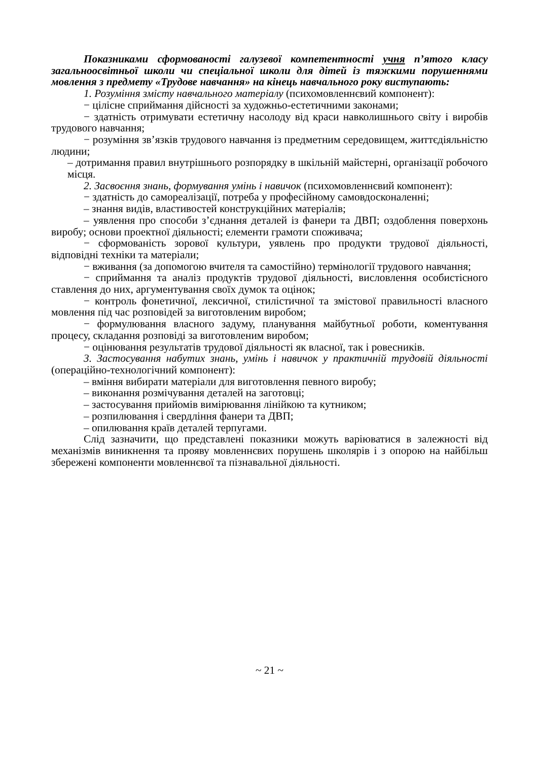Показниками сформованості галузевої компетентності учня п’ятого класу загальноосвітньої школи чи спеціальної школи для дітей із тяжкими порушеннями мовлення з предмету «Трудове навчання» на кінець навчального року виступають:
1. Розуміння змісту навчального матеріалу (психомовленнєвий компонент):
− цілісне сприймання дійсності за художньо-естетичними законами;
− здатність отримувати естетичну насолоду від краси навколишнього світу і виробів трудового навчання;
− розуміння зв’язків трудового навчання із предметним середовищем, життєдіяльністю людини;
– дотримання правил внутрішнього розпорядку в шкільній майстерні, організації робочого місця.
2. Засвоєння знань, формування умінь і навичок (психомовленнєвий компонент):
− здатність до самореалізації, потреба у професійному самовдосконаленні;
– знання видів, властивостей конструкційних матеріалів;
– уявлення про способи з’єднання деталей із фанери та ДВП; оздоблення поверхонь виробу; основи проектної діяльності; елементи грамоти споживача;
− сформованість зорової культури, уявлень про продукти трудової діяльності, відповідні техніки та матеріали;
− вживання (за допомогою вчителя та самостійно) термінології трудового навчання;
− сприймання та аналіз продуктів трудової діяльності, висловлення особистісного ставлення до них, аргументування своїх думок та оцінок;
− контроль фонетичної, лексичної, стилістичної та змістової правильності власного мовлення під час розповідей за виготовленим виробом;
− формулювання власного задуму, планування майбутньої роботи, коментування процесу, складання розповіді за виготовленим виробом;
− оцінювання результатів трудової діяльності як власної, так і ровесників.
3. Застосування набутих знань, умінь і навичок у практичній трудовій діяльності (операційно-технологічний компонент):
– вміння вибирати матеріали для виготовлення певного виробу;
– виконання розмічування деталей на заготовці;
– застосування прийомів вимірювання лінійкою та кутником;
– розпилювання і свердління фанери та ДВП;
– опилювання країв деталей терпугами.
Слід зазначити, що представлені показники можуть варіюватися в залежності від механізмів виникнення та прояву мовленнєвих порушень школярів і з опорою на найбільш збережені компоненти мовленнєвої та пізнавальної діяльності.
~ 21 ~